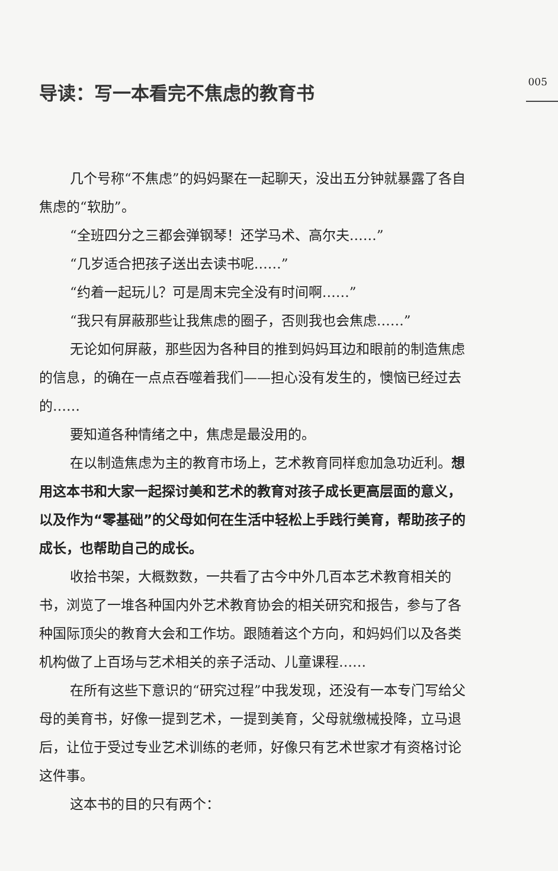005
导读：写一本看完不焦虑的教育书
几个号称“不焦虑”的妈妈聚在一起聊天，没出五分钟就暴露了各自焦虑的“软肋”。
“全班四分之三都会弹钢琴！还学马术、高尔夫……”
“几岁适合把孩子送出去读书呢……”
“约着一起玩儿？可是周末完全没有时间啊……”
“我只有屏蔽那些让我焦虑的圈子，否则我也会焦虑……”
无论如何屏蔽，那些因为各种目的推到妈妈耳边和眼前的制造焦虑的信息，的确在一点点吞噬着我们——担心没有发生的，懊恼已经过去的……
要知道各种情绪之中，焦虑是最没用的。
在以制造焦虑为主的教育市场上，艺术教育同样愈加急功近利。想用这本书和大家一起探讨美和艺术的教育对孩子成长更高层面的意义，以及作为“零基础”的父母如何在生活中轻松上手践行美育，帮助孩子的成长，也帮助自己的成长。
收拾书架，大概数数，一共看了古今中外几百本艺术教育相关的书，浏览了一堆各种国内外艺术教育协会的相关研究和报告，参与了各种国际顶尖的教育大会和工作坊。跟随着这个方向，和妈妈们以及各类机构做了上百场与艺术相关的亲子活动、儿童课程……
在所有这些下意识的“研究过程”中我发现，还没有一本专门写给父母的美育书，好像一提到艺术，一提到美育，父母就缴械投降，立马退后，让位于受过专业艺术训练的老师，好像只有艺术世家才有资格讨论这件事。
这本书的目的只有两个：